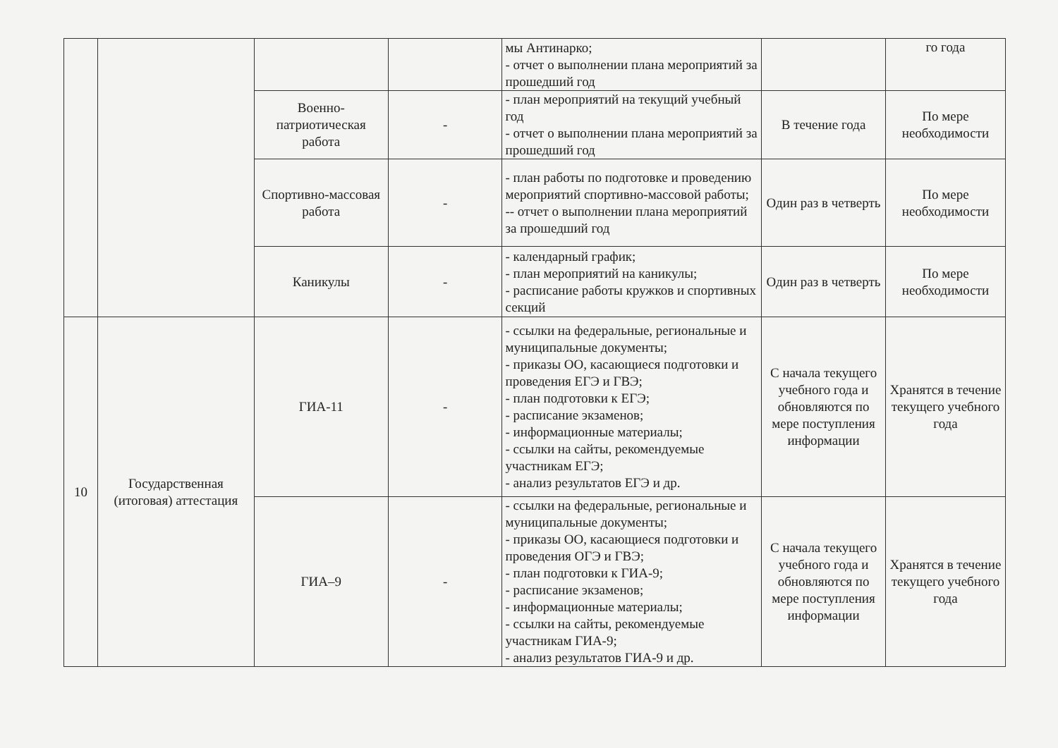| | | | | мы Антинарко; - отчет о выполнении плана мероприятий за прошедший год | | го года |
| | | Военно-патриотическая работа | - | - план мероприятий на текущий учебный год - отчет о выполнении плана мероприятий за прошедший год | В течение года | По мере необходимости |
| | | Спортивно-массовая работа | - | - план работы по подготовке и проведению мероприятий спортивно-массовой работы; -- отчет о выполнении плана мероприятий за прошедший год | Один раз в четверть | По мере необходимости |
| | | Каникулы | - | - календарный график; - план мероприятий на каникулы; - расписание работы кружков и спортивных секций | Один раз в четверть | По мере необходимости |
| 10 | Государственная (итоговая) аттестация | ГИА-11 | - | - ссылки на федеральные, региональные и муниципальные документы; - приказы ОО, касающиеся подготовки и проведения ЕГЭ и ГВЭ; - план подготовки к ЕГЭ; - расписание экзаменов; - информационные материалы; - ссылки на сайты, рекомендуемые участникам ЕГЭ; - анализ результатов ЕГЭ и др. | С начала текущего учебного года и обновляются по мере поступления информации | Хранятся в течение текущего учебного года |
| | | ГИА–9 | - | - ссылки на федеральные, региональные и муниципальные документы; - приказы ОО, касающиеся подготовки и проведения ОГЭ и ГВЭ; - план подготовки к ГИА-9; - расписание экзаменов; - информационные материалы; - ссылки на сайты, рекомендуемые участникам ГИА-9; - анализ результатов ГИА-9 и др. | С начала текущего учебного года и обновляются по мере поступления информации | Хранятся в течение текущего учебного года |